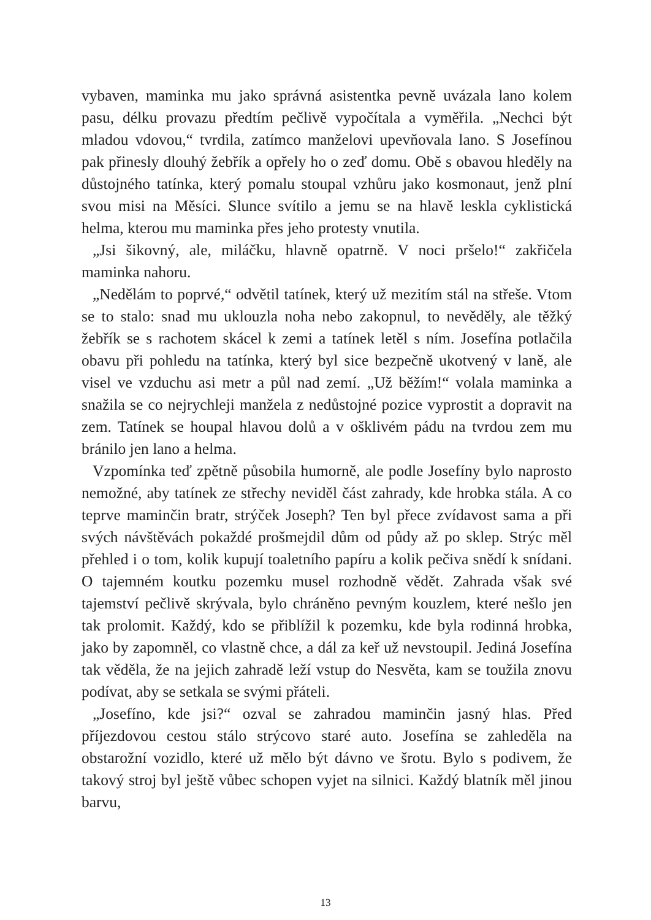vybaven, maminka mu jako správná asistentka pevně uvázala lano kolem pasu, délku provazu předtím pečlivě vypočítala a vyměřila. „Nechci být mladou vdovou,“ tvrdila, zatímco manželovi upevňovala lano. S Josefínou pak přinesly dlouhý žebřík a opřely ho o zeď domu. Obě s obavou hleděly na důstojného tatínka, který pomalu stoupal vzhůru jako kosmonaut, jenž plní svou misi na Měsíci. Slunce svítilo a jemu se na hlavě leskla cyklistická helma, kterou mu maminka přes jeho protesty vnutila.
„Jsi šikovný, ale, miláčku, hlavně opatrně. V noci pršelo!“ zakřičela maminka nahoru.
„Nedělám to poprvé,“ odvětil tatínek, který už mezitím stál na střeše. Vtom se to stalo: snad mu uklouzla noha nebo zakopnul, to nevěděly, ale těžký žebřík se s rachotem skácel k zemi a tatínek letěl s ním. Josefína potlačila obavu při pohledu na tatínka, který byl sice bezpečně ukotvený v laně, ale visel ve vzduchu asi metr a půl nad zemí. „Už běžím!“ volala maminka a snažila se co nejrychleji manžela z nedůstojné pozice vyprostit a dopravit na zem. Tatínek se houpal hlavou dolů a v ošklivém pádu na tvrdou zem mu bránilo jen lano a helma.
Vzpomínka teď zpětně působila humorně, ale podle Josefíny bylo naprosto nemožné, aby tatínek ze střechy neviděl část zahrady, kde hrobka stála. A co teprve maminčin bratr, strýček Joseph? Ten byl přece zvídavost sama a při svých návštěvách pokaždé prošmejdil dům od půdy až po sklep. Strýc měl přehled i o tom, kolik kupují toaletního papíru a kolik pečiva snědí k snídani. O tajemném koutku pozemku musel rozhodně vědět. Zahrada však své tajemství pečlivě skrývala, bylo chráněno pevným kouzlem, které nešlo jen tak prolomit. Každý, kdo se přiblížil k pozemku, kde byla rodinná hrobka, jako by zapomněl, co vlastně chce, a dál za keř už nevstoupil. Jediná Josefína tak věděla, že na jejich zahradě leží vstup do Nesvěta, kam se toužila znovu podívat, aby se setkala se svými přáteli.
„Josefíno, kde jsi?“ ozval se zahradou maminčin jasný hlas. Před příjezdovou cestou stálo strýcovo staré auto. Josefína se zahleděla na obstarožní vozidlo, které už mělo být dávno ve šrotu. Bylo s podivem, že takový stroj byl ještě vůbec schopen vyjet na silnici. Každý blatník měl jinou barvu,
13